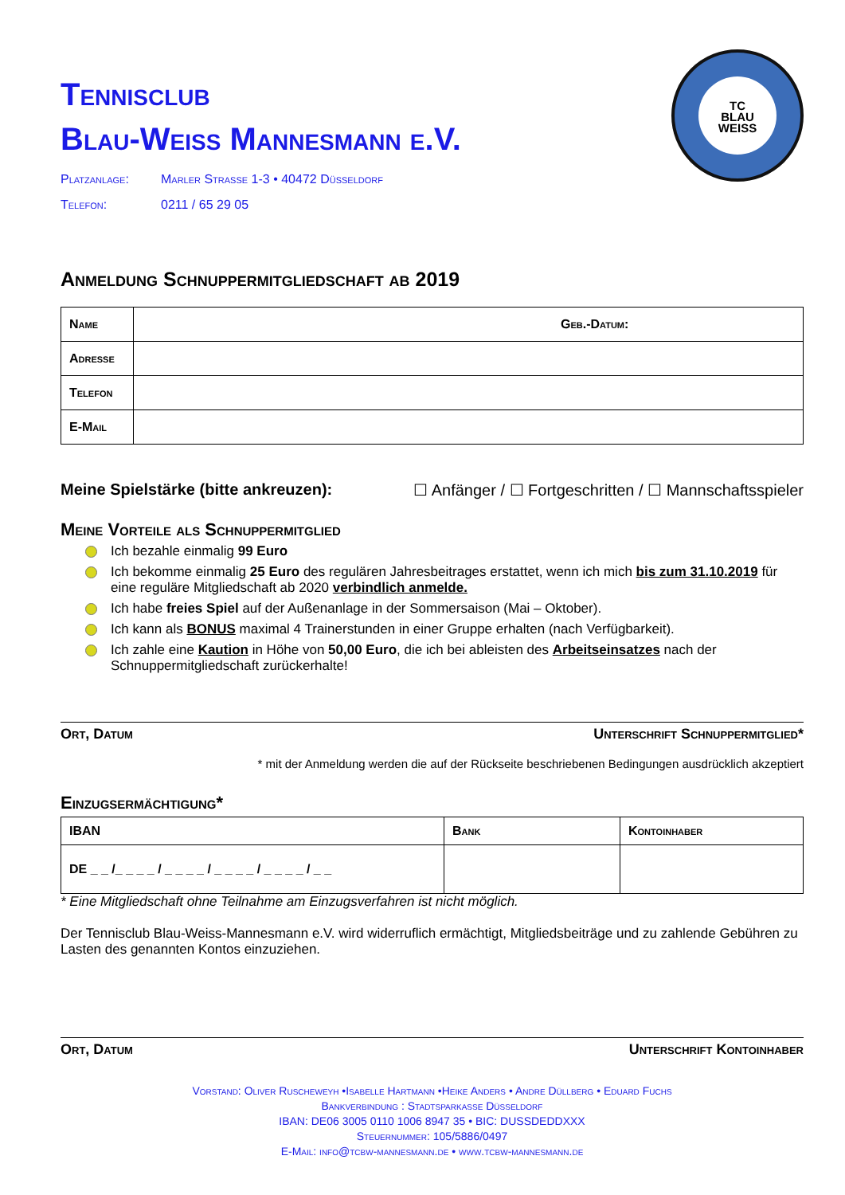TC
BLAU
WEISS
Tennisclub
Blau-Weiss Mannesmann e.V.
Platzanlage: Marler Strasse 1-3 • 40472 Düsseldorf
Telefon: 0211 / 65 29 05
Anmeldung Schnuppermitgliedschaft ab 2019
| Name | Geb.-Datum: |
| Adresse | |
| Telefon | |
| E-Mail | |
Meine Spielstärke (bitte ankreuzen): ☐ Anfänger / ☐ Fortgeschritten / ☐ Mannschaftsspieler
Meine Vorteile als Schnuppermitglied
Ich bezahle einmalig 99 Euro
Ich bekomme einmalig 25 Euro des regulären Jahresbeitrages erstattet, wenn ich mich bis zum 31.10.2019 für eine reguläre Mitgliedschaft ab 2020 verbindlich anmelde.
Ich habe freies Spiel auf der Außenanlage in der Sommersaison (Mai – Oktober).
Ich kann als BONUS maximal 4 Trainerstunden in einer Gruppe erhalten (nach Verfügbarkeit).
Ich zahle eine Kaution in Höhe von 50,00 Euro, die ich bei ableisten des Arbeitseinsatzes nach der Schnuppermitgliedschaft zurückerhalte!
Ort, Datum Unterschrift Schnuppermitglied*
* mit der Anmeldung werden die auf der Rückseite beschriebenen Bedingungen ausdrücklich akzeptiert
Einzugsermächtigung*
| IBAN | Bank | Kontoinhaber |
| --- | --- | --- |
| DE _ _ /_ _ _ _ / _ _ _ _ / _ _ _ _ / _ _ _ _ / _ _ | | |
* Eine Mitgliedschaft ohne Teilnahme am Einzugsverfahren ist nicht möglich.
Der Tennisclub Blau-Weiss-Mannesmann e.V. wird widerruflich ermächtigt, Mitgliedsbeiträge und zu zahlende Gebühren zu Lasten des genannten Kontos einzuziehen.
Ort, Datum Unterschrift Kontoinhaber
Vorstand: Oliver Ruscheweyh •Isabelle Hartmann •Heike Anders • Andre Düllberg • Eduard Fuchs
Bankverbindung : Stadtsparkasse Düsseldorf
IBAN: DE06 3005 0110 1006 8947 35 • BIC: DUSSDEDDXXX
Steuernummer: 105/5886/0497
E-Mail: info@tcbw-mannesmann.de • www.tcbw-mannesmann.de